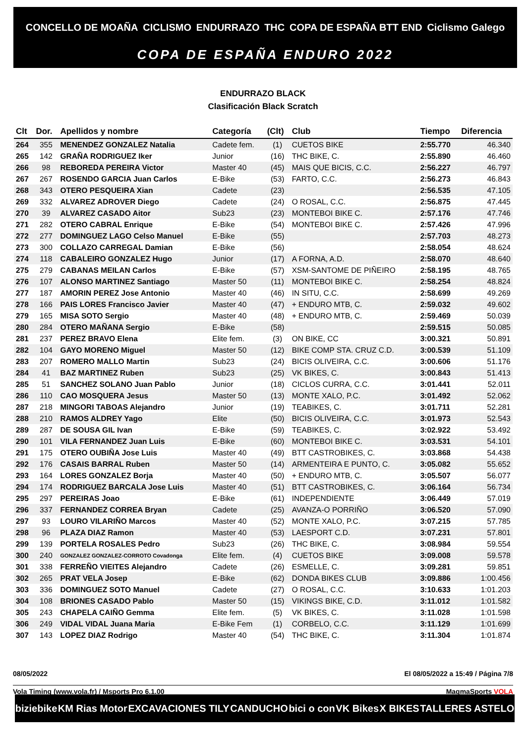CONCELLO DE MOAÑA CICLISMO ENDURRAZO THC COPA DE ESPAÑA BTT END Ciclismo Galego
COPA DE ESPAÑA ENDURO 2022
ENDURRAZO BLACK
Clasificación Black Scratch
| Clt | Dor. | Apellidos y nombre | Categoría | (Clt) | Club | Tiempo | Diferencia |
| --- | --- | --- | --- | --- | --- | --- | --- |
| 264 | 355 | MENENDEZ GONZALEZ Natalia | Cadete fem. | (1) | CUETOS BIKE | 2:55.770 | 46.340 |
| 265 | 142 | GRAÑA RODRIGUEZ Iker | Junior | (16) | THC BIKE, C. | 2:55.890 | 46.460 |
| 266 | 98 | REBOREDA PEREIRA Victor | Master 40 | (45) | MAIS QUE BICIS, C.C. | 2:56.227 | 46.797 |
| 267 | 267 | ROSENDO GARCIA Juan Carlos | E-Bike | (53) | FARTO, C.C. | 2:56.273 | 46.843 |
| 268 | 343 | OTERO PESQUEIRA Xian | Cadete | (23) | | 2:56.535 | 47.105 |
| 269 | 332 | ALVAREZ ADROVER Diego | Cadete | (24) | O ROSAL, C.C. | 2:56.875 | 47.445 |
| 270 | 39 | ALVAREZ CASADO Aitor | Sub23 | (23) | MONTEBOI BIKE C. | 2:57.176 | 47.746 |
| 271 | 282 | OTERO CABRAL Enrique | E-Bike | (54) | MONTEBOI BIKE C. | 2:57.426 | 47.996 |
| 272 | 277 | DOMINGUEZ LAGO Celso Manuel | E-Bike | (55) | | 2:57.703 | 48.273 |
| 273 | 300 | COLLAZO CARREGAL Damian | E-Bike | (56) | | 2:58.054 | 48.624 |
| 274 | 118 | CABALEIRO GONZALEZ Hugo | Junior | (17) | A FORNA, A.D. | 2:58.070 | 48.640 |
| 275 | 279 | CABANAS MEILAN Carlos | E-Bike | (57) | XSM-SANTOME DE PIÑEIRO | 2:58.195 | 48.765 |
| 276 | 107 | ALONSO MARTINEZ Santiago | Master 50 | (11) | MONTEBOI BIKE C. | 2:58.254 | 48.824 |
| 277 | 187 | AMORIN PEREZ Jose Antonio | Master 40 | (46) | IN SITU, C.C. | 2:58.699 | 49.269 |
| 278 | 166 | PAIS LORES Francisco Javier | Master 40 | (47) | + ENDURO MTB, C. | 2:59.032 | 49.602 |
| 279 | 165 | MISA SOTO Sergio | Master 40 | (48) | + ENDURO MTB, C. | 2:59.469 | 50.039 |
| 280 | 284 | OTERO MAÑANA Sergio | E-Bike | (58) | | 2:59.515 | 50.085 |
| 281 | 237 | PEREZ BRAVO Elena | Elite fem. | (3) | ON BIKE, CC | 3:00.321 | 50.891 |
| 282 | 104 | GAYO MORENO Miguel | Master 50 | (12) | BIKE COMP STA. CRUZ C.D. | 3:00.539 | 51.109 |
| 283 | 207 | ROMERO MALLO Martin | Sub23 | (24) | BICIS OLIVEIRA, C.C. | 3:00.606 | 51.176 |
| 284 | 41 | BAZ MARTINEZ Ruben | Sub23 | (25) | VK BIKES, C. | 3:00.843 | 51.413 |
| 285 | 51 | SANCHEZ SOLANO Juan Pablo | Junior | (18) | CICLOS CURRA, C.C. | 3:01.441 | 52.011 |
| 286 | 110 | CAO MOSQUERA Jesus | Master 50 | (13) | MONTE XALO, P.C. | 3:01.492 | 52.062 |
| 287 | 218 | MINGORI TABOAS Alejandro | Junior | (19) | TEABIKES, C. | 3:01.711 | 52.281 |
| 288 | 210 | RAMOS ALDREY Yago | Elite | (50) | BICIS OLIVEIRA, C.C. | 3:01.973 | 52.543 |
| 289 | 287 | DE SOUSA GIL Ivan | E-Bike | (59) | TEABIKES, C. | 3:02.922 | 53.492 |
| 290 | 101 | VILA FERNANDEZ Juan Luis | E-Bike | (60) | MONTEBOI BIKE C. | 3:03.531 | 54.101 |
| 291 | 175 | OTERO OUBIÑA Jose Luis | Master 40 | (49) | BTT CASTROBIKES, C. | 3:03.868 | 54.438 |
| 292 | 176 | CASAIS BARRAL Ruben | Master 50 | (14) | ARMENTEIRA E PUNTO, C. | 3:05.082 | 55.652 |
| 293 | 164 | LORES GONZALEZ Borja | Master 40 | (50) | + ENDURO MTB, C. | 3:05.507 | 56.077 |
| 294 | 174 | RODRIGUEZ BARCALA Jose Luis | Master 40 | (51) | BTT CASTROBIKES, C. | 3:06.164 | 56.734 |
| 295 | 297 | PEREIRAS Joao | E-Bike | (61) | INDEPENDIENTE | 3:06.449 | 57.019 |
| 296 | 337 | FERNANDEZ CORREA Bryan | Cadete | (25) | AVANZA-O PORRIÑO | 3:06.520 | 57.090 |
| 297 | 93 | LOURO VILARIÑO Marcos | Master 40 | (52) | MONTE XALO, P.C. | 3:07.215 | 57.785 |
| 298 | 96 | PLAZA DIAZ Ramon | Master 40 | (53) | LAESPORT C.D. | 3:07.231 | 57.801 |
| 299 | 139 | PORTELA ROSALES Pedro | Sub23 | (26) | THC BIKE, C. | 3:08.984 | 59.554 |
| 300 | 240 | GONZALEZ GONZALEZ-CORROTO Covadonga | Elite fem. | (4) | CUETOS BIKE | 3:09.008 | 59.578 |
| 301 | 338 | FERREÑO VIEITES Alejandro | Cadete | (26) | ESMELLE, C. | 3:09.281 | 59.851 |
| 302 | 265 | PRAT VELA Josep | E-Bike | (62) | DONDA BIKES CLUB | 3:09.886 | 1:00.456 |
| 303 | 336 | DOMINGUEZ SOTO Manuel | Cadete | (27) | O ROSAL, C.C. | 3:10.633 | 1:01.203 |
| 304 | 108 | BRIONES CASADO Pablo | Master 50 | (15) | VIKINGS BIKE, C.D. | 3:11.012 | 1:01.582 |
| 305 | 243 | CHAPELA CAIÑO Gemma | Elite fem. | (5) | VK BIKES, C. | 3:11.028 | 1:01.598 |
| 306 | 249 | VIDAL VIDAL Juana Maria | E-Bike Fem | (1) | CORBELO, C.C. | 3:11.129 | 1:01.699 |
| 307 | 143 | LOPEZ DIAZ Rodrigo | Master 40 | (54) | THC BIKE, C. | 3:11.304 | 1:01.874 |
08/05/2022 El 08/05/2022 a 15:49 / Página 7/8
Vola Timing (www.vola.fr) / Msports Pro 6.1.00 MagmaSports VOLA
biziebike KM Rias Motor EXCAVACIONES TILY CANDUCHO bici o con VK Bikes X BIKES TALLERES ASTELO